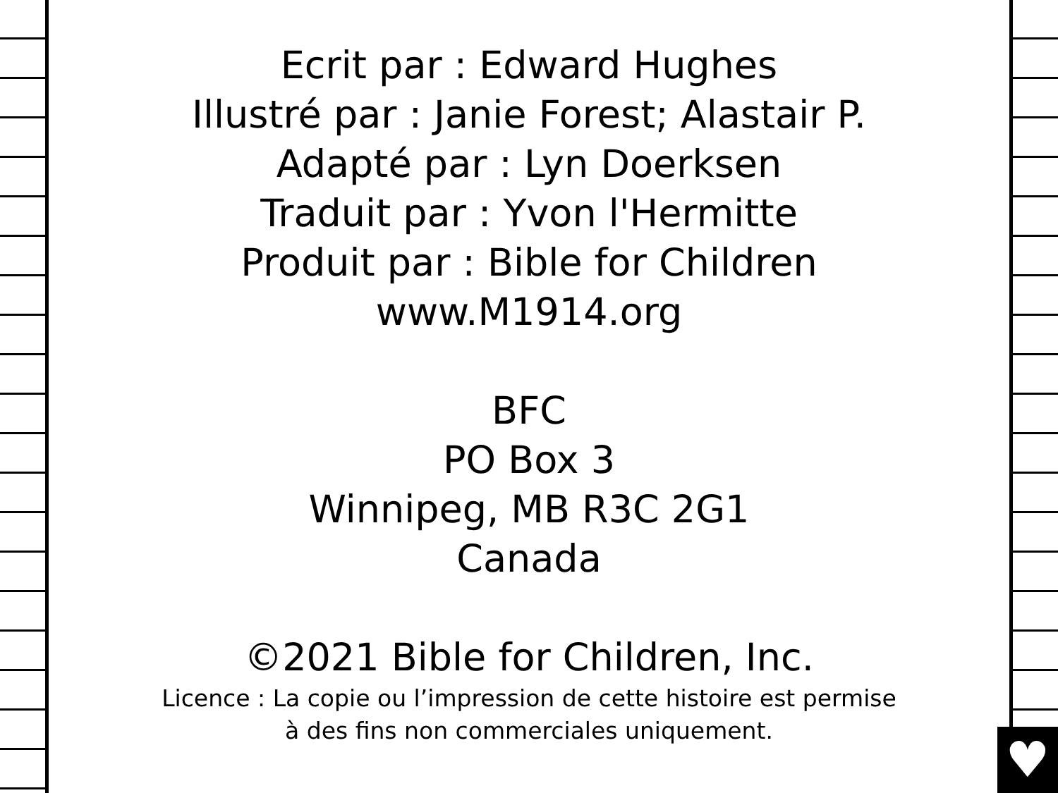♥
Ecrit par : Edward Hughes
Illustré par : Janie Forest; Alastair P.
Adapté par : Lyn Doerksen
Traduit par : Yvon l'Hermitte
Produit par : Bible for Children
www.M1914.org
BFC
PO Box 3
Winnipeg, MB R3C 2G1
Canada
©2021 Bible for Children, Inc.
Licence : La copie ou l’impression de cette histoire est permise
à des fins non commerciales uniquement.